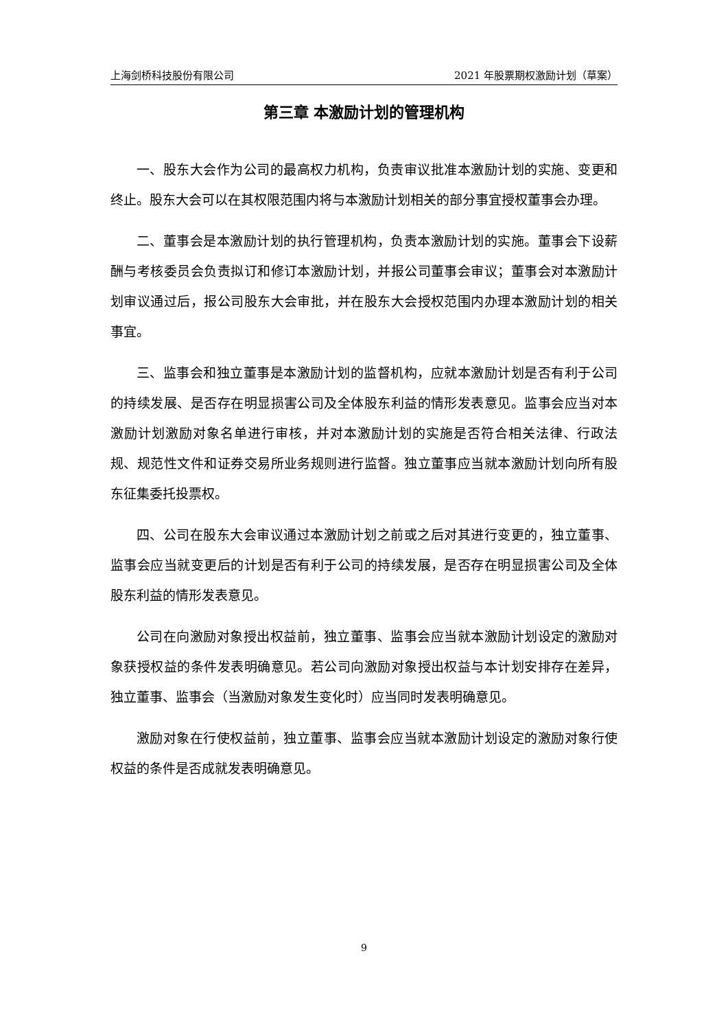上海剑桥科技股份有限公司 2021 年股票期权激励计划（草案）
第三章 本激励计划的管理机构
一、股东大会作为公司的最高权力机构，负责审议批准本激励计划的实施、变更和终止。股东大会可以在其权限范围内将与本激励计划相关的部分事宜授权董事会办理。
二、董事会是本激励计划的执行管理机构，负责本激励计划的实施。董事会下设薪酬与考核委员会负责拟订和修订本激励计划，并报公司董事会审议；董事会对本激励计划审议通过后，报公司股东大会审批，并在股东大会授权范围内办理本激励计划的相关事宜。
三、监事会和独立董事是本激励计划的监督机构，应就本激励计划是否有利于公司的持续发展、是否存在明显损害公司及全体股东利益的情形发表意见。监事会应当对本激励计划激励对象名单进行审核，并对本激励计划的实施是否符合相关法律、行政法规、规范性文件和证券交易所业务规则进行监督。独立董事应当就本激励计划向所有股东征集委托投票权。
四、公司在股东大会审议通过本激励计划之前或之后对其进行变更的，独立董事、监事会应当就变更后的计划是否有利于公司的持续发展，是否存在明显损害公司及全体股东利益的情形发表意见。
公司在向激励对象授出权益前，独立董事、监事会应当就本激励计划设定的激励对象获授权益的条件发表明确意见。若公司向激励对象授出权益与本计划安排存在差异，独立董事、监事会（当激励对象发生变化时）应当同时发表明确意见。
激励对象在行使权益前，独立董事、监事会应当就本激励计划设定的激励对象行使权益的条件是否成就发表明确意见。
9